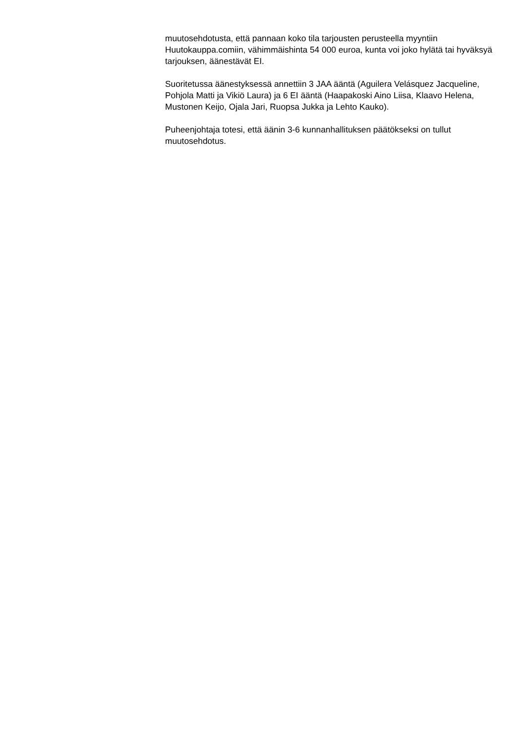muutosehdotusta, että pannaan koko tila tarjousten perusteella myyntiin Huutokauppa.comiin, vähimmäishinta 54 000 euroa, kunta voi joko hylätä tai hyväksyä tarjouksen, äänestävät EI.
Suoritetussa äänestyksessä annettiin 3 JAA ääntä (Aguilera Velásquez Jacqueline, Pohjola Matti ja Vikiö Laura) ja 6 EI ääntä (Haapakoski Aino Liisa, Klaavo Helena, Mustonen Keijo, Ojala Jari, Ruopsa Jukka ja Lehto Kauko).
Puheenjohtaja totesi, että äänin 3-6 kunnanhallituksen päätökseksi on tullut muutosehdotus.